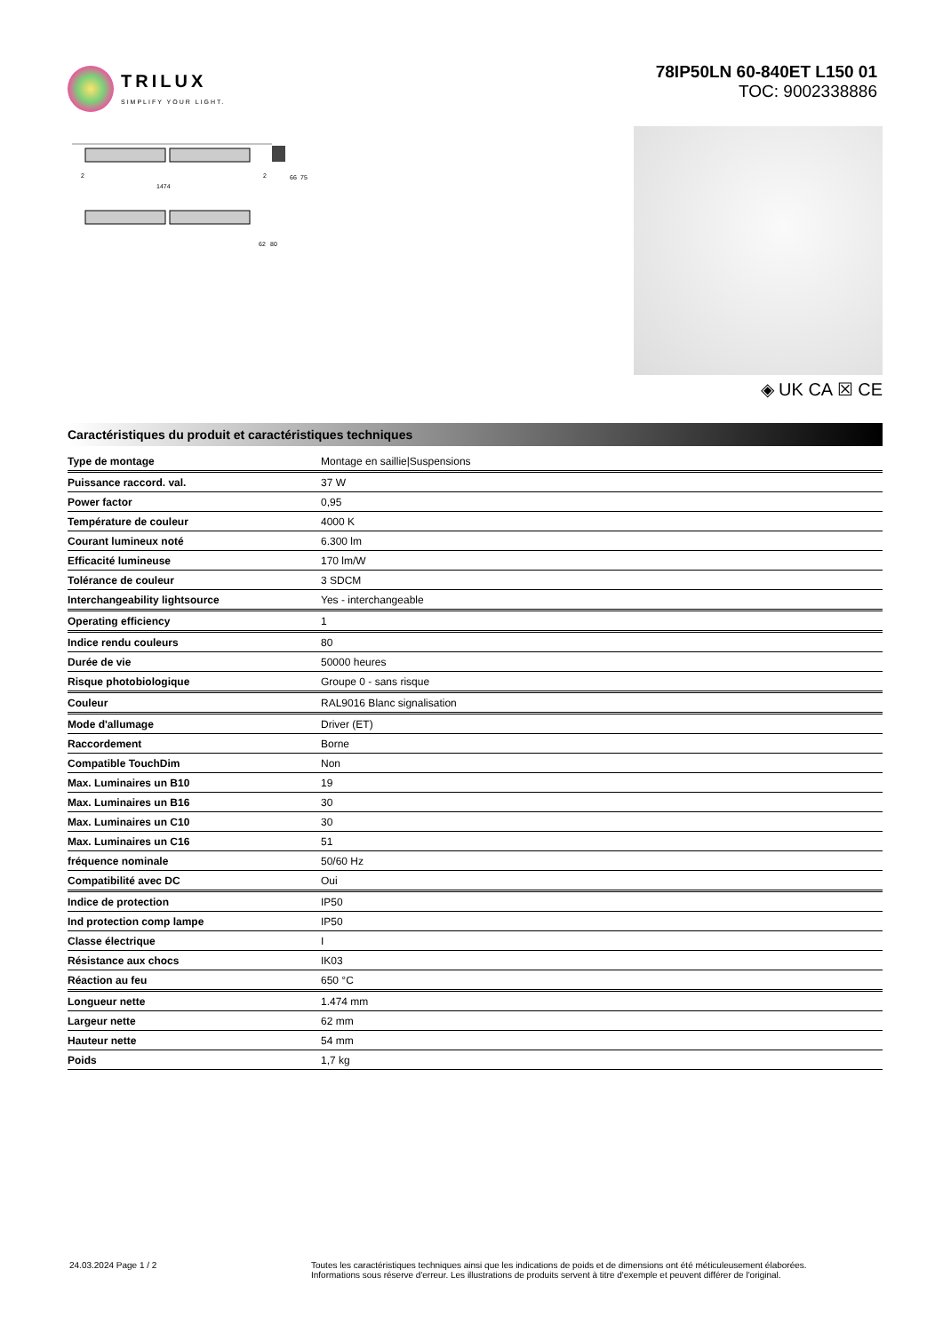TRILUX
SIMPLIFY YOUR LIGHT.
78IP50LN 60-840ET L150 01
TOC: 9002338886
1474
2
2
66
75
62
80
◈ UK CA ☒ CE
Caractéristiques du produit et caractéristiques techniques
| Type de montage | Montage en saillie/Suspensions |
| Puissance raccord. val. | 37 W |
| Power factor | 0,95 |
| Température de couleur | 4000 K |
| Courant lumineux noté | 6.300 lm |
| Efficacité lumineuse | 170 lm/W |
| Tolérance de couleur | 3 SDCM |
| Interchangeability lightsource | Yes - interchangeable |
| Operating efficiency | 1 |
| Indice rendu couleurs | 80 |
| Durée de vie | 50000 heures |
| Risque photobiologique | Groupe 0 - sans risque |
| Couleur | RAL9016 Blanc signalisation |
| Mode d'allumage | Driver (ET) |
| Raccordement | Borne |
| Compatible TouchDim | Non |
| Max. Luminaires un B10 | 19 |
| Max. Luminaires un B16 | 30 |
| Max. Luminaires un C10 | 30 |
| Max. Luminaires un C16 | 51 |
| fréquence nominale | 50/60 Hz |
| Compatibilité avec DC | Oui |
| Indice de protection | IP50 |
| Ind protection comp lampe | IP50 |
| Classe électrique | I |
| Résistance aux chocs | IK03 |
| Réaction au feu | 650 °C |
| Longueur nette | 1.474 mm |
| Largeur nette | 62 mm |
| Hauteur nette | 54 mm |
| Poids | 1,7 kg |
24.03.2024 Page 1 / 2 Toutes les caractéristiques techniques ainsi que les indications de poids et de dimensions ont été méticuleusement élaborées.
Informations sous réserve d'erreur. Les illustrations de produits servent à titre d'exemple et peuvent différer de l'original.